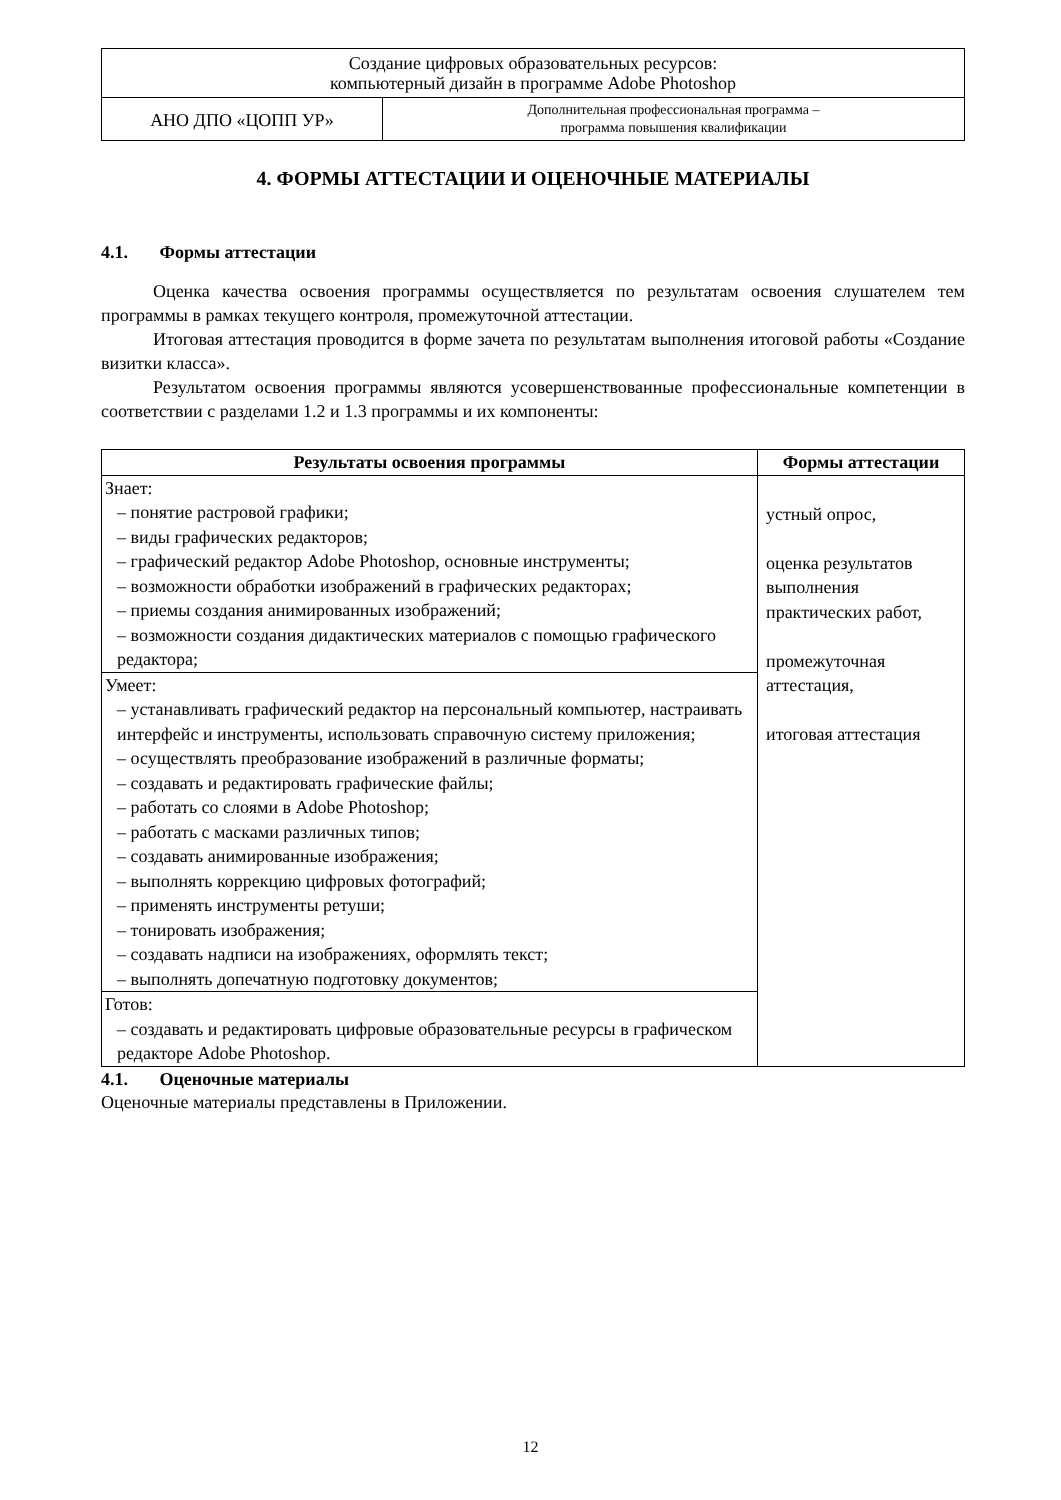| Создание цифровых образовательных ресурсов: компьютерный дизайн в программе Adobe Photoshop | |
| АНО ДПО «ЦОПП УР» | Дополнительная профессиональная программа – программа повышения квалификации |
4. ФОРМЫ АТТЕСТАЦИИ И ОЦЕНОЧНЫЕ МАТЕРИАЛЫ
4.1. Формы аттестации
Оценка качества освоения программы осуществляется по результатам освоения слушателем тем программы в рамках текущего контроля, промежуточной аттестации.
Итоговая аттестация проводится в форме зачета по результатам выполнения итоговой работы «Создание визитки класса».
Результатом освоения программы являются усовершенствованные профессиональные компетенции в соответствии с разделами 1.2 и 1.3 программы и их компоненты:
| Результаты освоения программы | Формы аттестации |
| --- | --- |
| Знает: – понятие растровой графики; – виды графических редакторов; – графический редактор Adobe Photoshop, основные инструменты; – возможности обработки изображений в графических редакторах; – приемы создания анимированных изображений; – возможности создания дидактических материалов с помощью графического редактора; | устный опрос, оценка результатов выполнения практических работ, промежуточная аттестация, итоговая аттестация |
| Умеет: – устанавливать графический редактор на персональный компьютер, настраивать интерфейс и инструменты, использовать справочную систему приложения; – осуществлять преобразование изображений в различные форматы; – создавать и редактировать графические файлы; – работать со слоями в Adobe Photoshop; – работать с масками различных типов; – создавать анимированные изображения; – выполнять коррекцию цифровых фотографий; – применять инструменты ретуши; – тонировать изображения; – создавать надписи на изображениях, оформлять текст; – выполнять допечатную подготовку документов; | |
| Готов: – создавать и редактировать цифровые образовательные ресурсы в графическом редакторе Adobe Photoshop. | |
4.1. Оценочные материалы
Оценочные материалы представлены в Приложении.
12